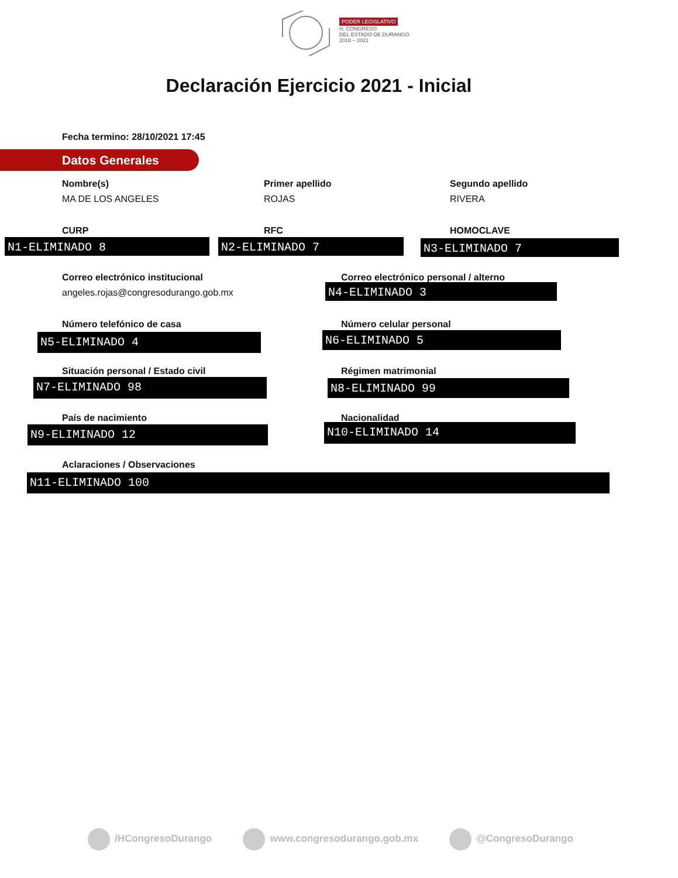PODER LEGISLATIVO
H. CONGRESO
DEL ESTADO DE DURANGO
2018 – 2021
Declaración Ejercicio 2021 - Inicial
Fecha termino: 28/10/2021 17:45
Datos Generales
Nombre(s)
MA DE LOS ANGELES
Primer apellido
ROJAS
Segundo apellido
RIVERA
CURP RFC HOMOCLAVE
N1-ELIMINADO 8 N2-ELIMINADO 7 N3-ELIMINADO 7
Correo electrónico institucional
angeles.rojas@congresodurango.gob.mx
Correo electrónico personal / alterno
N4-ELIMINADO 3
Número telefónico de casa
N5-ELIMINADO 4
Número celular personal
N6-ELIMINADO 5
Situación personal / Estado civil
N7-ELIMINADO 98
Régimen matrimonial
N8-ELIMINADO 99
País de nacimiento
N9-ELIMINADO 12
Nacionalidad
N10-ELIMINADO 14
Aclaraciones / Observaciones
N11-ELIMINADO 100
/HCongresoDurango www.congresodurango.gob.mx @CongresoDurango